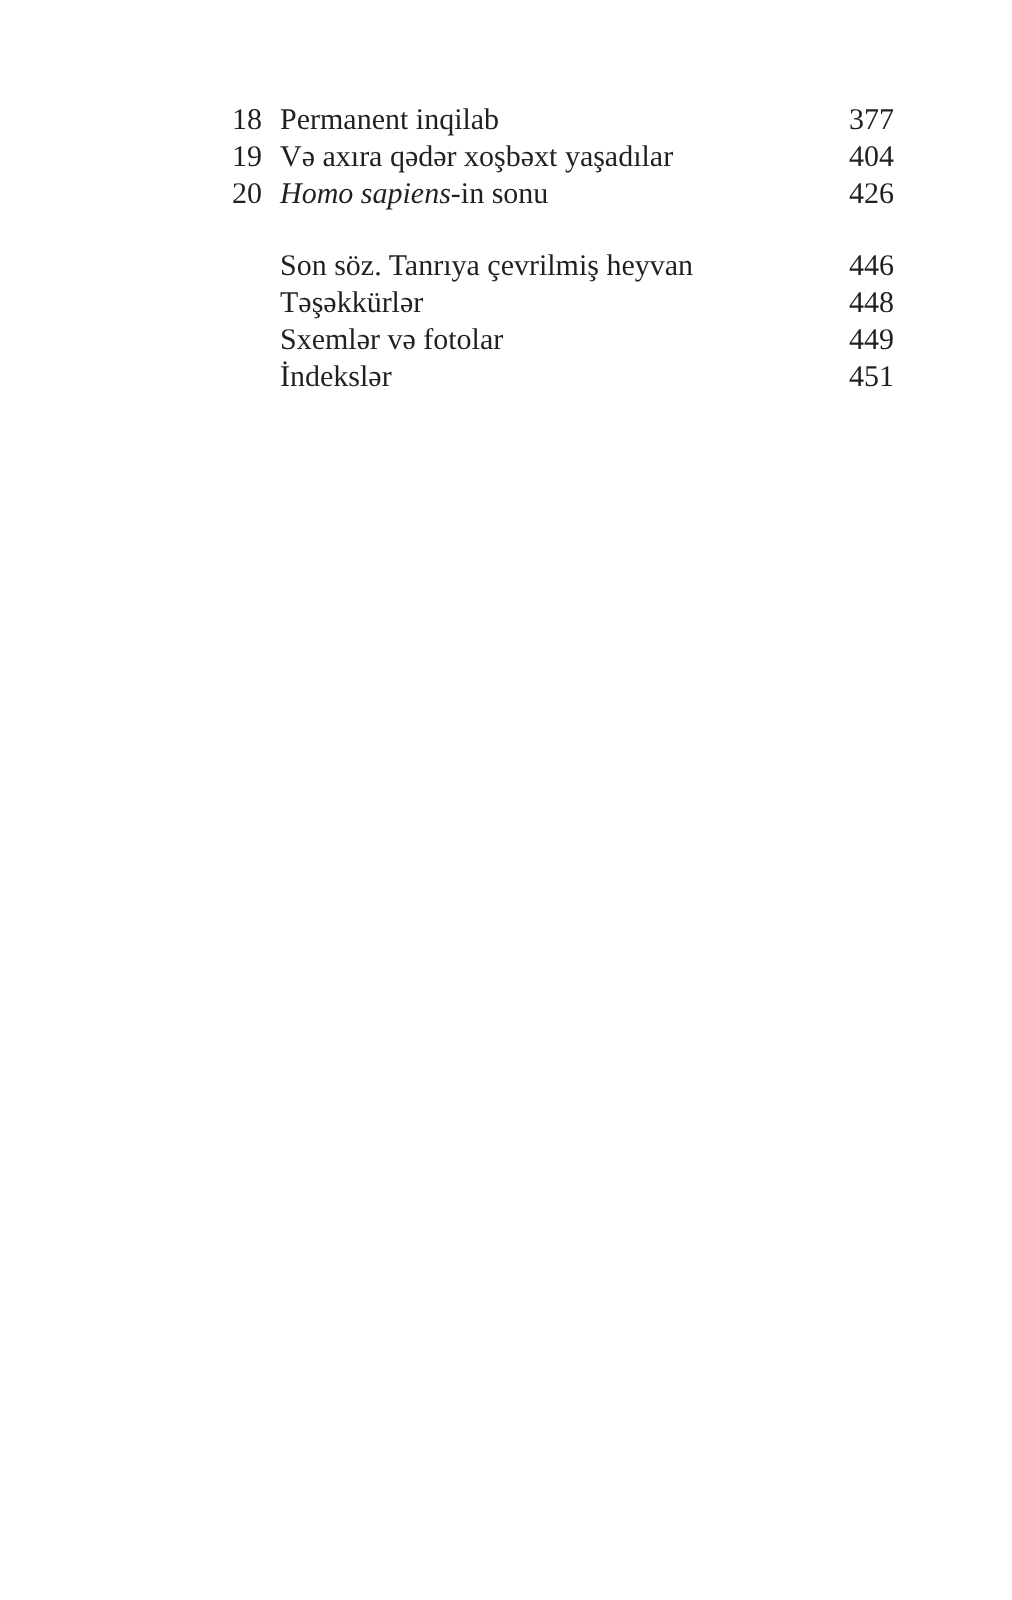| 18 | Permanent inqilab | 377 |
| 19 | Və axıra qədər xoşbəxt yaşadılar | 404 |
| 20 | Homo sapiens -in sonu | 426 |
| | Son söz. Tanrıya çevrilmiş heyvan | 446 |
| | Təşəkkürlər | 448 |
| | Sxemlər və fotolar | 449 |
| | İndekslər | 451 |